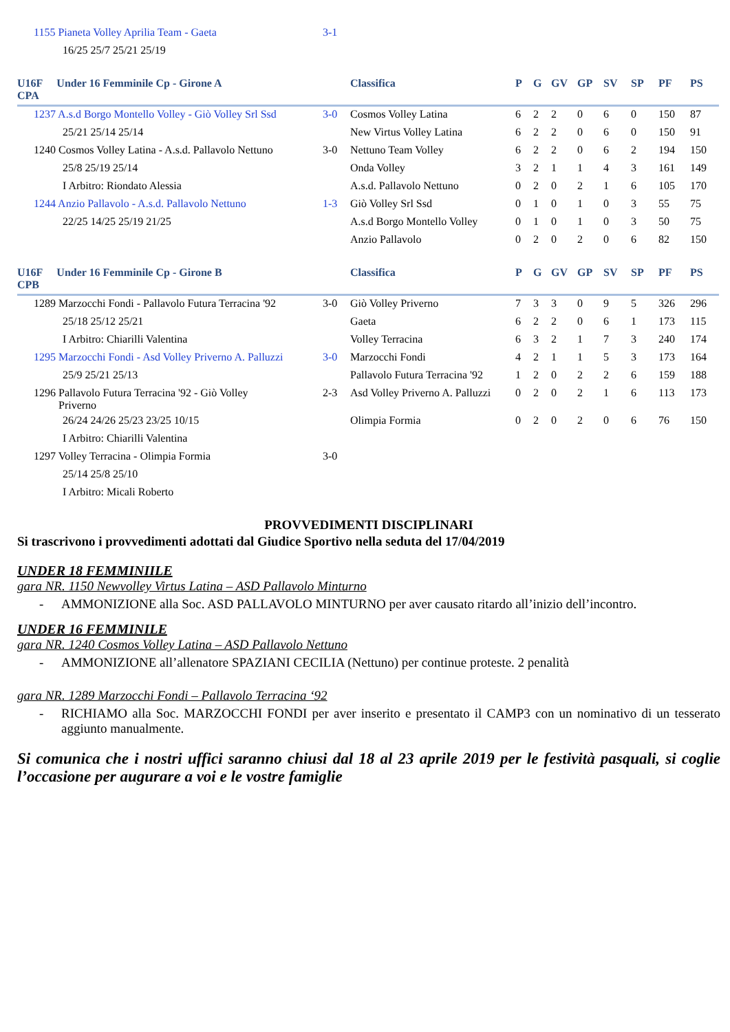| | 1155 Pianeta Volley Aprilia Team - Gaeta | 3-1 | |
| | 16/25 25/7 25/21 25/19 | | |
| U16F Under 16 Femminile Cp - Girone A CPA | | | Classifica | P | G | GV | GP | SV | SP | PF | PS |
| --- | --- | --- | --- | --- | --- | --- | --- | --- | --- | --- | --- |
| | 1237 A.s.d Borgo Montello Volley - Giò Volley Srl Ssd | 3-0 | Cosmos Volley Latina | 6 | 2 | 2 | 0 | 6 | 0 | 150 | 87 |
| | 25/21 25/14 25/14 | | New Virtus Volley Latina | 6 | 2 | 2 | 0 | 6 | 0 | 150 | 91 |
| | 1240 Cosmos Volley Latina - A.s.d. Pallavolo Nettuno | 3-0 | Nettuno Team Volley | 6 | 2 | 2 | 0 | 6 | 2 | 194 | 150 |
| | 25/8 25/19 25/14 | | Onda Volley | 3 | 2 | 1 | 1 | 4 | 3 | 161 | 149 |
| | I Arbitro: Riondato Alessia | | A.s.d. Pallavolo Nettuno | 0 | 2 | 0 | 2 | 1 | 6 | 105 | 170 |
| | 1244 Anzio Pallavolo - A.s.d. Pallavolo Nettuno | 1-3 | Giò Volley Srl Ssd | 0 | 1 | 0 | 1 | 0 | 3 | 55 | 75 |
| | 22/25 14/25 25/19 21/25 | | A.s.d Borgo Montello Volley | 0 | 1 | 0 | 1 | 0 | 3 | 50 | 75 |
| | | | Anzio Pallavolo | 0 | 2 | 0 | 2 | 0 | 6 | 82 | 150 |
| U16F Under 16 Femminile Cp - Girone B CPB | | | Classifica | P | G | GV | GP | SV | SP | PF | PS |
| --- | --- | --- | --- | --- | --- | --- | --- | --- | --- | --- | --- |
| | 1289 Marzocchi Fondi - Pallavolo Futura Terracina '92 | 3-0 | Giò Volley Priverno | 7 | 3 | 3 | 0 | 9 | 5 | 326 | 296 |
| | 25/18 25/12 25/21 | | Gaeta | 6 | 2 | 2 | 0 | 6 | 1 | 173 | 115 |
| | I Arbitro: Chiarilli Valentina | | Volley Terracina | 6 | 3 | 2 | 1 | 7 | 3 | 240 | 174 |
| | 1295 Marzocchi Fondi - Asd Volley Priverno A. Palluzzi | 3-0 | Marzocchi Fondi | 4 | 2 | 1 | 1 | 5 | 3 | 173 | 164 |
| | 25/9 25/21 25/13 | | Pallavolo Futura Terracina '92 | 1 | 2 | 0 | 2 | 2 | 6 | 159 | 188 |
| | 1296 Pallavolo Futura Terracina '92 - Giò Volley Priverno | 2-3 | Asd Volley Priverno A. Palluzzi | 0 | 2 | 0 | 2 | 1 | 6 | 113 | 173 |
| | 26/24 24/26 25/23 23/25 10/15 | | Olimpia Formia | 0 | 2 | 0 | 2 | 0 | 6 | 76 | 150 |
| | I Arbitro: Chiarilli Valentina | | | | | | | | | | |
| | 1297 Volley Terracina - Olimpia Formia | 3-0 | | | | | | | | | |
| | 25/14 25/8 25/10 | | | | | | | | | | |
| | I Arbitro: Micali Roberto | | | | | | | | | | |
PROVVEDIMENTI DISCIPLINARI
Si trascrivono i provvedimenti adottati dal Giudice Sportivo nella seduta del 17/04/2019
UNDER 18 FEMMINIILE
gara NR. 1150 Newvolley Virtus Latina – ASD Pallavolo Minturno
- AMMONIZIONE alla Soc. ASD PALLAVOLO MINTURNO per aver causato ritardo all’inizio dell’incontro.
UNDER 16 FEMMINILE
gara NR. 1240 Cosmos Volley Latina – ASD Pallavolo Nettuno
- AMMONIZIONE all’allenatore SPAZIANI CECILIA (Nettuno) per continue proteste. 2 penalità
gara NR. 1289 Marzocchi Fondi – Pallavolo Terracina ‘92
- RICHIAMO alla Soc. MARZOCCHI FONDI per aver inserito e presentato il CAMP3 con un nominativo di un tesserato aggiunto manualmente.
Si comunica che i nostri uffici saranno chiusi dal 18 al 23 aprile 2019 per le festività pasquali, si coglie l’occasione per augurare a voi e le vostre famiglie